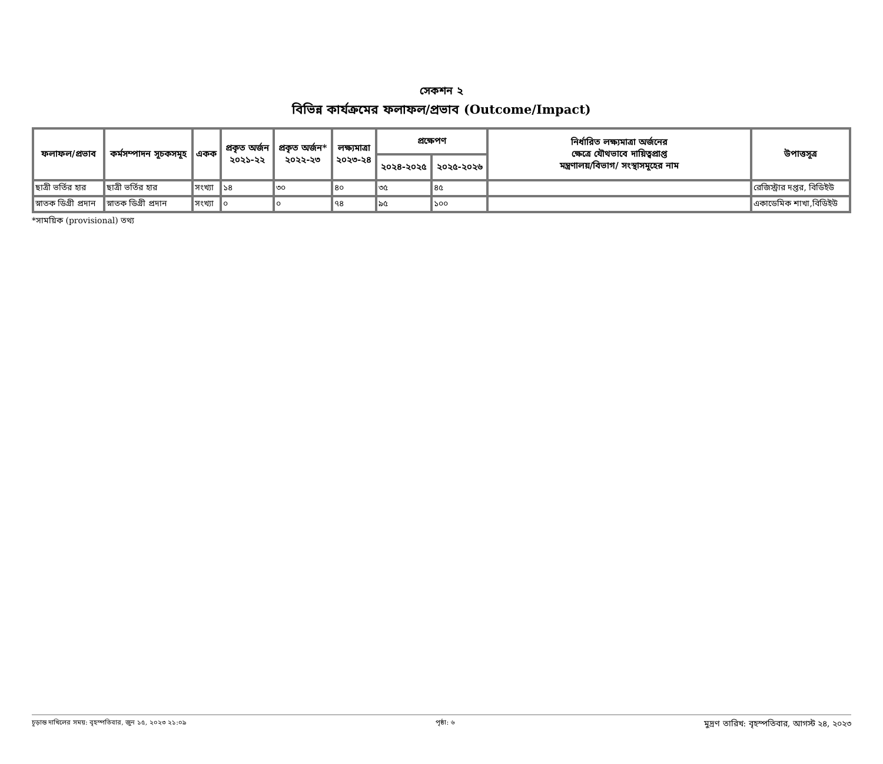সেকশন ২
বিভিন্ন কার্যক্রমের ফলাফল/প্রভাব (Outcome/Impact)
| ফলাফল/প্রভাব | কর্মসম্পাদন সূচকসমূহ | একক | প্রকৃত অর্জন ২০২১-২২ | প্রকৃত অর্জন* ২০২২-২৩ | লক্ষ্যমাত্রা ২০২৩-২৪ | প্রক্ষেপণ | | নির্ধারিত লক্ষ্যমাত্রা অর্জনের ক্ষেত্রে যৌথভাবে দায়িত্বপ্রাপ্ত মন্ত্রণালয়/বিভাগ/ সংস্থাসমূহের নাম | উপাত্তসূত্র |
| --- | --- | --- | --- | --- | --- | --- | --- | --- | --- |
| | | | | | | ২০২৪-২০২৫ | ২০২৫-২০২৬ | | |
| ছাত্রী ভর্তির হার | ছাত্রী ভর্তির হার | সংখ্যা | ১৪ | ৩০ | ৪০ | ৩৫ | ৪৫ | | রেজিস্ট্রার দপ্তর, বিডিইউ |
| স্নাতক ডিগ্রী প্রদান | স্নাতক ডিগ্রী প্রদান | সংখ্যা | ০ | ০ | ৭৪ | ৯৫ | ১০০ | | একাডেমিক শাখা,বিডিইউ |
*সাময়িক (provisional) তথ্য
চূড়ান্ত দাখিলের সময়: বৃহস্পতিবার, জুন ১৫, ২০২৩ ২১:০৯ পৃষ্ঠা: ৬ মুদ্রণ তারিখ: বৃহস্পতিবার, আগস্ট ২৪, ২০২৩